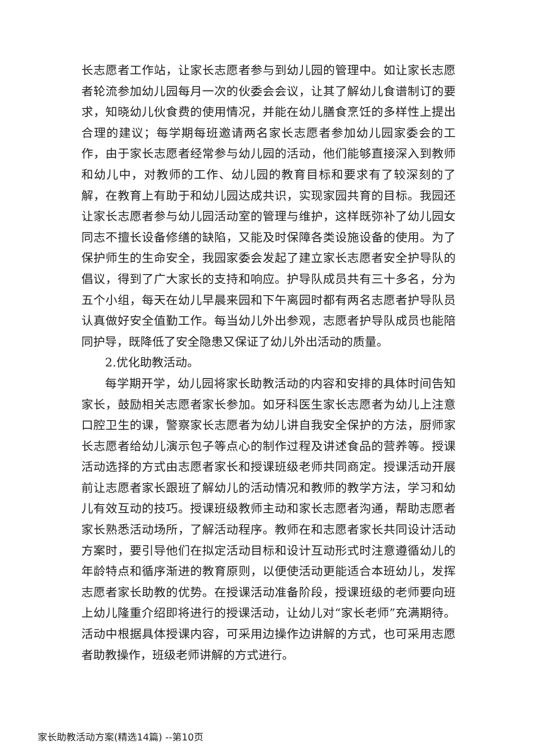长志愿者工作站，让家长志愿者参与到幼儿园的管理中。如让家长志愿者轮流参加幼儿园每月一次的伙委会会议，让其了解幼儿食谱制订的要求，知晓幼儿伙食费的使用情况，并能在幼儿膳食烹饪的多样性上提出合理的建议；每学期每班邀请两名家长志愿者参加幼儿园家委会的工作，由于家长志愿者经常参与幼儿园的活动，他们能够直接深入到教师和幼儿中，对教师的工作、幼儿园的教育目标和要求有了较深刻的了解，在教育上有助于和幼儿园达成共识，实现家园共育的目标。我园还让家长志愿者参与幼儿园活动室的管理与维护，这样既弥补了幼儿园女同志不擅长设备修缮的缺陷，又能及时保障各类设施设备的使用。为了保护师生的生命安全，我园家委会发起了建立家长志愿者安全护导队的倡议，得到了广大家长的支持和响应。护导队成员共有三十多名，分为五个小组，每天在幼儿早晨来园和下午离园时都有两名志愿者护导队员认真做好安全值勤工作。每当幼儿外出参观，志愿者护导队成员也能陪同护导，既降低了安全隐患又保证了幼儿外出活动的质量。
2.优化助教活动。
每学期开学，幼儿园将家长助教活动的内容和安排的具体时间告知家长，鼓励相关志愿者家长参加。如牙科医生家长志愿者为幼儿上注意口腔卫生的课，警察家长志愿者为幼儿讲自我安全保护的方法，厨师家长志愿者给幼儿演示包子等点心的制作过程及讲述食品的营养等。授课活动选择的方式由志愿者家长和授课班级老师共同商定。授课活动开展前让志愿者家长跟班了解幼儿的活动情况和教师的教学方法，学习和幼儿有效互动的技巧。授课班级教师主动和家长志愿者沟通，帮助志愿者家长熟悉活动场所，了解活动程序。教师在和志愿者家长共同设计活动方案时，要引导他们在拟定活动目标和设计互动形式时注意遵循幼儿的年龄特点和循序渐进的教育原则，以便使活动更能适合本班幼儿，发挥志愿者家长助教的优势。在授课活动准备阶段，授课班级的老师要向班上幼儿隆重介绍即将进行的授课活动，让幼儿对“家长老师”充满期待。活动中根据具体授课内容，可采用边操作边讲解的方式，也可采用志愿者助教操作，班级老师讲解的方式进行。
家长助教活动方案(精选14篇) --第10页